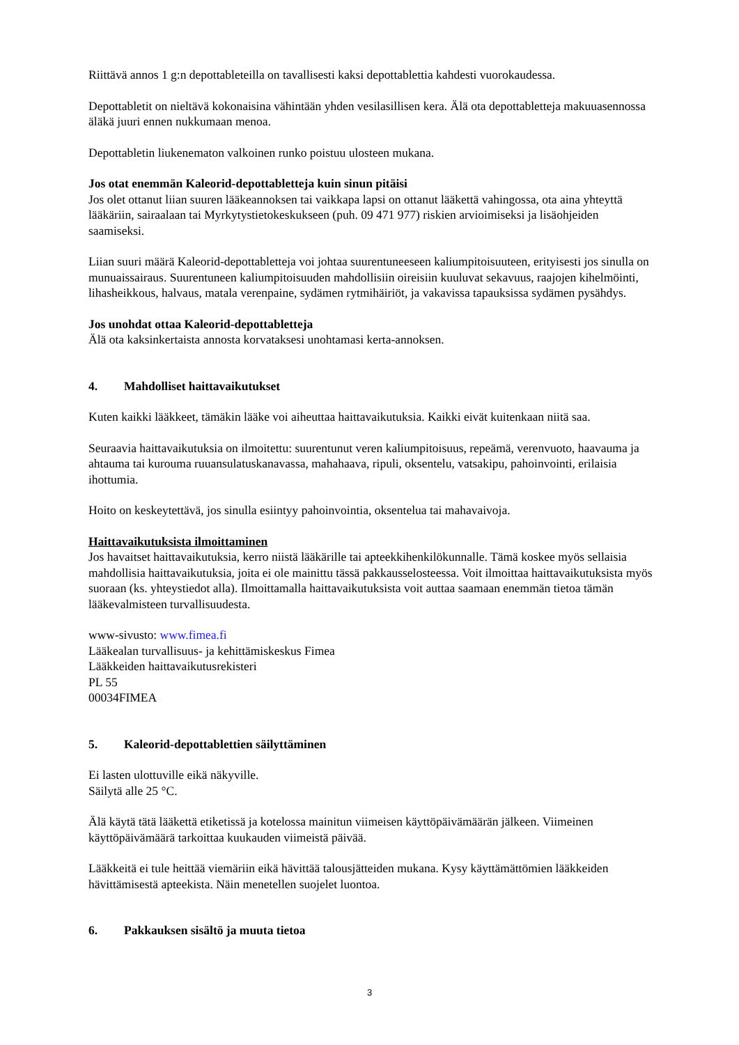Riittävä annos 1 g:n depottableteilla on tavallisesti kaksi depottablettia kahdesti vuorokaudessa.
Depottabletit on nieltävä kokonaisina vähintään yhden vesilasillisen kera. Älä ota depottabletteja makuuasennossa äläkä juuri ennen nukkumaan menoa.
Depottabletin liukenematon valkoinen runko poistuu ulosteen mukana.
Jos otat enemmän Kaleorid-depottabletteja kuin sinun pitäisi
Jos olet ottanut liian suuren lääkeannoksen tai vaikkapa lapsi on ottanut lääkettä vahingossa, ota aina yhteyttä lääkäriin, sairaalaan tai Myrkytystietokeskukseen (puh. 09 471 977) riskien arvioimiseksi ja lisäohjeiden saamiseksi.
Liian suuri määrä Kaleorid-depottabletteja voi johtaa suurentuneeseen kaliumpitoisuuteen, erityisesti jos sinulla on munuaissairaus. Suurentuneen kaliumpitoisuuden mahdollisiin oireisiin kuuluvat sekavuus, raajojen kihelmöinti, lihasheikkous, halvaus, matala verenpaine, sydämen rytmihäiriöt, ja vakavissa tapauksissa sydämen pysähdys.
Jos unohdat ottaa Kaleorid-depottabletteja
Älä ota kaksinkertaista annosta korvataksesi unohtamasi kerta-annoksen.
4. Mahdolliset haittavaikutukset
Kuten kaikki lääkkeet, tämäkin lääke voi aiheuttaa haittavaikutuksia. Kaikki eivät kuitenkaan niitä saa.
Seuraavia haittavaikutuksia on ilmoitettu: suurentunut veren kaliumpitoisuus, repeämä, verenvuoto, haavauma ja ahtauma tai kurouma ruuansulatuskanavassa, mahahaava, ripuli, oksentelu, vatsakipu, pahoinvointi, erilaisia ihottumia.
Hoito on keskeytettävä, jos sinulla esiintyy pahoinvointia, oksentelua tai mahavaivoja.
Haittavaikutuksista ilmoittaminen
Jos havaitset haittavaikutuksia, kerro niistä lääkärille tai apteekkihenkilökunnalle. Tämä koskee myös sellaisia mahdollisia haittavaikutuksia, joita ei ole mainittu tässä pakkausselosteessa. Voit ilmoittaa haittavaikutuksista myös suoraan (ks. yhteystiedot alla). Ilmoittamalla haittavaikutuksista voit auttaa saamaan enemmän tietoa tämän lääkevalmisteen turvallisuudesta.
www-sivusto: www.fimea.fi
Lääkealan turvallisuus- ja kehittämiskeskus Fimea
Lääkkeiden haittavaikutusrekisteri
PL 55
00034FIMEA
5. Kaleorid-depottablettien säilyttäminen
Ei lasten ulottuville eikä näkyville.
Säilytä alle 25 °C.
Älä käytä tätä lääkettä etiketissä ja kotelossa mainitun viimeisen käyttöpäivämäärän jälkeen. Viimeinen käyttöpäivämäärä tarkoittaa kuukauden viimeistä päivää.
Lääkkeitä ei tule heittää viemäriin eikä hävittää talousjätteiden mukana. Kysy käyttämättömien lääkkeiden hävittämisestä apteekista. Näin menetellen suojelet luontoa.
6. Pakkauksen sisältö ja muuta tietoa
3